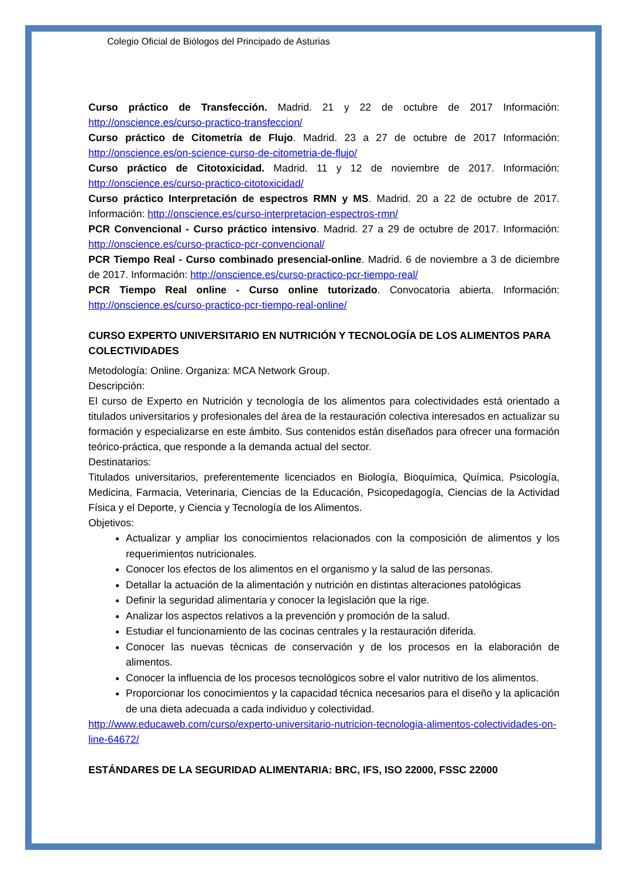Colegio Oficial de Biólogos del Principado de Asturias
Curso práctico de Transfección. Madrid. 21 y 22 de octubre de 2017 Información: http://onscience.es/curso-practico-transfeccion/
Curso práctico de Citometría de Flujo. Madrid. 23 a 27 de octubre de 2017 Información: http://onscience.es/on-science-curso-de-citometria-de-flujo/
Curso práctico de Citotoxicidad. Madrid. 11 y 12 de noviembre de 2017. Información: http://onscience.es/curso-practico-citotoxicidad/
Curso práctico Interpretación de espectros RMN y MS. Madrid. 20 a 22 de octubre de 2017. Información: http://onscience.es/curso-interpretacion-espectros-rmn/
PCR Convencional - Curso práctico intensivo. Madrid. 27 a 29 de octubre de 2017. Información: http://onscience.es/curso-practico-pcr-convencional/
PCR Tiempo Real - Curso combinado presencial-online. Madrid. 6 de noviembre a 3 de diciembre de 2017. Información: http://onscience.es/curso-practico-pcr-tiempo-real/
PCR Tiempo Real online - Curso online tutorizado. Convocatoria abierta. Información: http://onscience.es/curso-practico-pcr-tiempo-real-online/
CURSO EXPERTO UNIVERSITARIO EN NUTRICIÓN Y TECNOLOGÍA DE LOS ALIMENTOS PARA COLECTIVIDADES
Metodología: Online. Organiza: MCA Network Group.
Descripción:
El curso de Experto en Nutrición y tecnología de los alimentos para colectividades está orientado a titulados universitarios y profesionales del área de la restauración colectiva interesados en actualizar su formación y especializarse en este ámbito. Sus contenidos están diseñados para ofrecer una formación teórico-práctica, que responde a la demanda actual del sector.
Destinatarios:
Titulados universitarios, preferentemente licenciados en Biología, Bioquímica, Química, Psicología, Medicina, Farmacia, Veterinaria, Ciencias de la Educación, Psicopedagogía, Ciencias de la Actividad Física y el Deporte, y Ciencia y Tecnología de los Alimentos.
Objetivos:
Actualizar y ampliar los conocimientos relacionados con la composición de alimentos y los requerimientos nutricionales.
Conocer los efectos de los alimentos en el organismo y la salud de las personas.
Detallar la actuación de la alimentación y nutrición en distintas alteraciones patológicas
Definir la seguridad alimentaria y conocer la legislación que la rige.
Analizar los aspectos relativos a la prevención y promoción de la salud.
Estudiar el funcionamiento de las cocinas centrales y la restauración diferida.
Conocer las nuevas técnicas de conservación y de los procesos en la elaboración de alimentos.
Conocer la influencia de los procesos tecnológicos sobre el valor nutritivo de los alimentos.
Proporcionar los conocimientos y la capacidad técnica necesarios para el diseño y la aplicación de una dieta adecuada a cada individuo y colectividad.
http://www.educaweb.com/curso/experto-universitario-nutricion-tecnologia-alimentos-colectividades-on-line-64672/
ESTÁNDARES DE LA SEGURIDAD ALIMENTARIA: BRC, IFS, ISO 22000, FSSC 22000